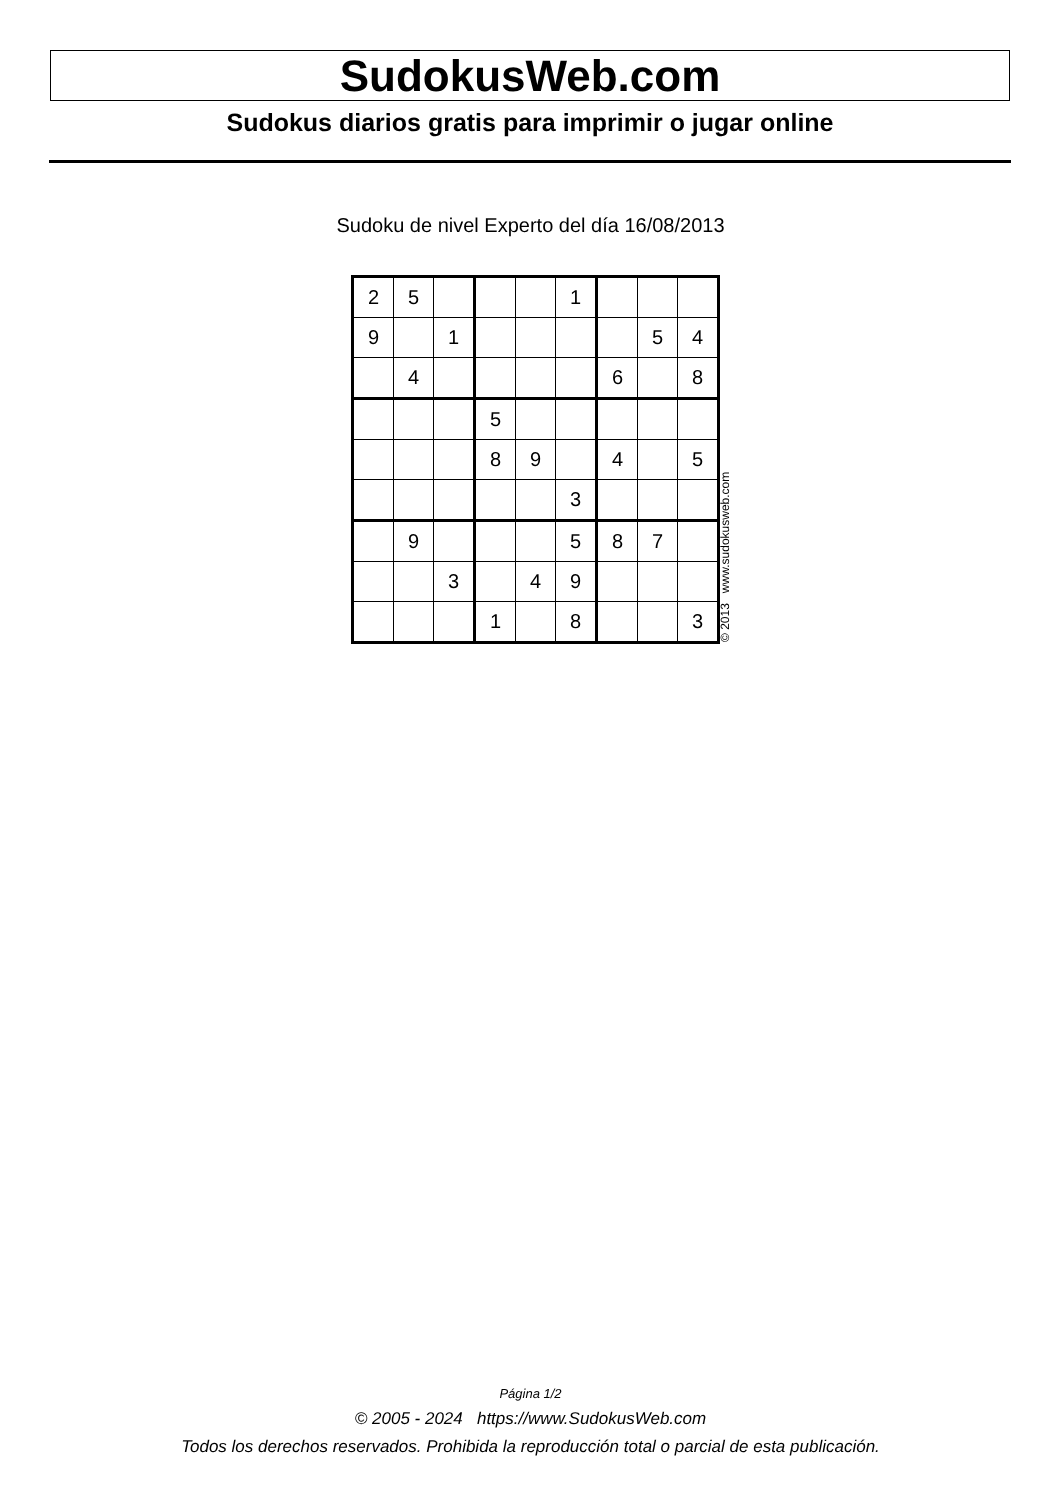SudokusWeb.com
Sudokus diarios gratis para imprimir o jugar online
Sudoku de nivel Experto del día 16/08/2013
| 2 | 5 | | | | 1 | | | |
| 9 | | 1 | | | | | 5 | 4 |
| | 4 | | | | | 6 | | 8 |
| | | | 5 | | | | | |
| | | | 8 | 9 | | 4 | | 5 |
| | | | | | 3 | | | |
| | 9 | | | | 5 | 8 | 7 | |
| | | 3 | | 4 | 9 | | | |
| | | | 1 | | 8 | | | 3 |
© 2013 www.sudokusweb.com
Página 1/2
© 2005 - 2024 https://www.SudokusWeb.com
Todos los derechos reservados. Prohibida la reproducción total o parcial de esta publicación.